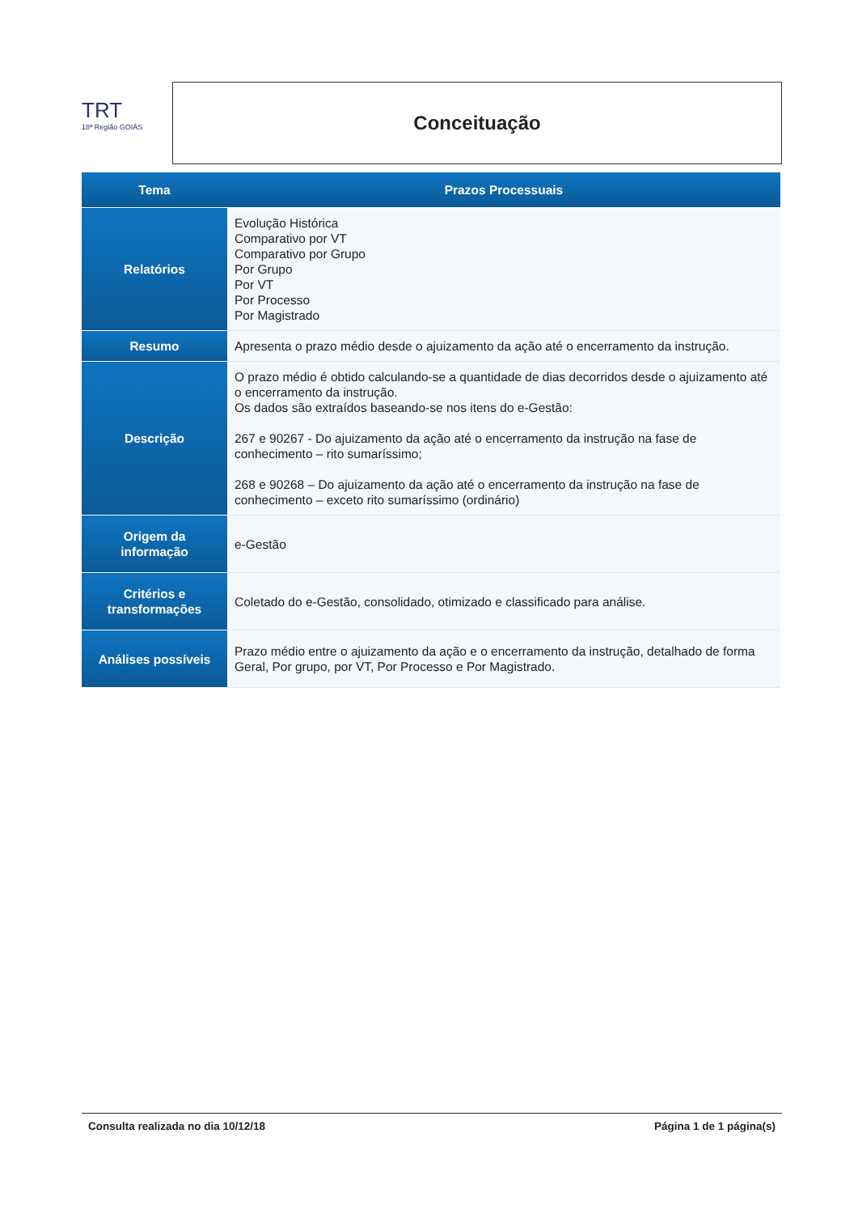TRT
18ª Região GOIÁS
Conceituação
| Tema | Prazos Processuais |
| --- | --- |
| Relatórios | Evolução Histórica Comparativo por VT Comparativo por Grupo Por Grupo Por VT Por Processo Por Magistrado |
| Resumo | Apresenta o prazo médio desde o ajuizamento da ação até o encerramento da instrução. |
| Descrição | O prazo médio é obtido calculando-se a quantidade de dias decorridos desde o ajuizamento até o encerramento da instrução. Os dados são extraídos baseando-se nos itens do e-Gestão: 267 e 90267 - Do ajuizamento da ação até o encerramento da instrução na fase de conhecimento – rito sumaríssimo; 268 e 90268 – Do ajuizamento da ação até o encerramento da instrução na fase de conhecimento – exceto rito sumaríssimo (ordinário) |
| Origem da informação | e-Gestão |
| Critérios e transformações | Coletado do e-Gestão, consolidado, otimizado e classificado para análise. |
| Análises possíveis | Prazo médio entre o ajuizamento da ação e o encerramento da instrução, detalhado de forma Geral, Por grupo, por VT, Por Processo e Por Magistrado. |
Consulta realizada no dia 10/12/18 Página 1 de 1 página(s)